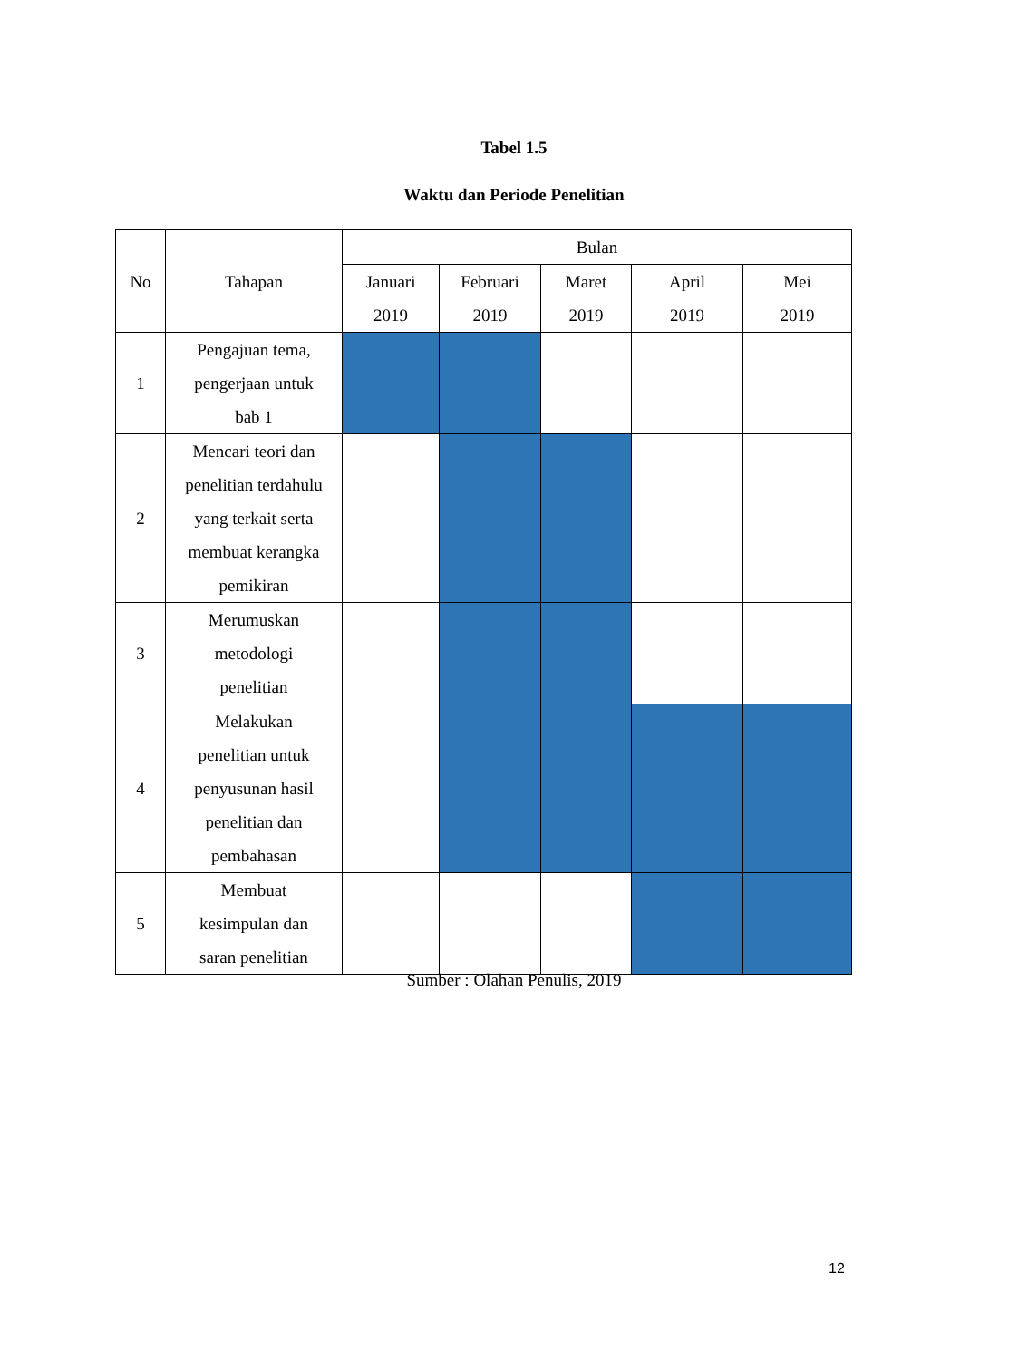Tabel 1.5
Waktu dan Periode Penelitian
| No | Tahapan | Bulan | | | | |
| --- | --- | --- | --- | --- | --- | --- |
| | | Januari 2019 | Februari 2019 | Maret 2019 | April 2019 | Mei 2019 |
| 1 | Pengajuan tema, pengerjaan untuk bab 1 | | | | | |
| 2 | Mencari teori dan penelitian terdahulu yang terkait serta membuat kerangka pemikiran | | | | | |
| 3 | Merumuskan metodologi penelitian | | | | | |
| 4 | Melakukan penelitian untuk penyusunan hasil penelitian dan pembahasan | | | | | |
| 5 | Membuat kesimpulan dan saran penelitian | | | | | |
Sumber : Olahan Penulis, 2019
12